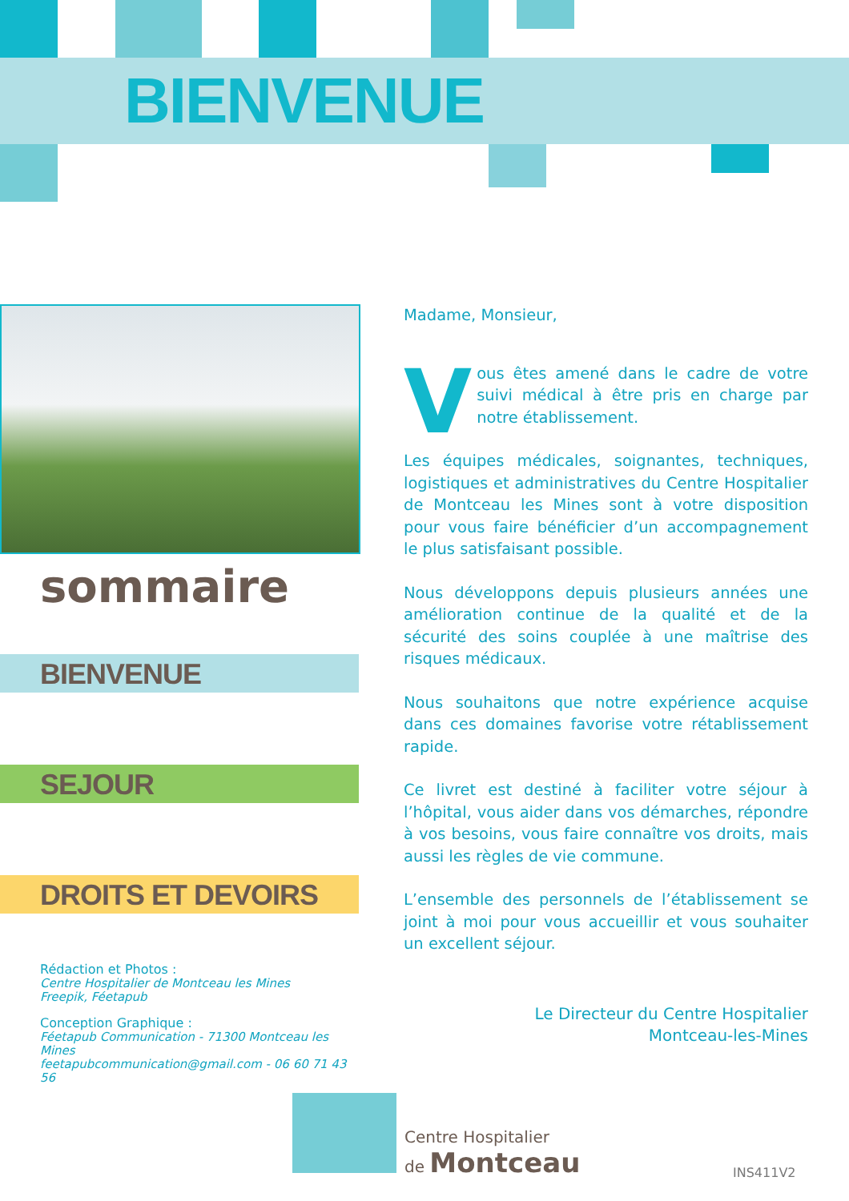BIENVENUE
sommaire
BIENVENUE
SEJOUR
DROITS ET DEVOIRS
Rédaction et Photos :
Centre Hospitalier de Montceau les Mines
Freepik, Féetapub
Conception Graphique :
Féetapub Communication - 71300 Montceau les Mines
feetapubcommunication@gmail.com - 06 60 71 43 56
Madame, Monsieur,
Vous êtes amené dans le cadre de votre suivi médical à être pris en charge par notre établissement.
Les équipes médicales, soignantes, techniques, logistiques et administratives du Centre Hospitalier de Montceau les Mines sont à votre disposition pour vous faire bénéficier d’un accompagnement le plus satisfaisant possible.
Nous développons depuis plusieurs années une amélioration continue de la qualité et de la sécurité des soins couplée à une maîtrise des risques médicaux.
Nous souhaitons que notre expérience acquise dans ces domaines favorise votre rétablissement rapide.
Ce livret est destiné à faciliter votre séjour à l’hôpital, vous aider dans vos démarches, répondre à vos besoins, vous faire connaître vos droits, mais aussi les règles de vie commune.
L’ensemble des personnels de l’établissement se joint à moi pour vous accueillir et vous souhaiter un excellent séjour.
Le Directeur du Centre Hospitalier
Montceau-les-Mines
Centre Hospitalier
de Montceau
INS411V2